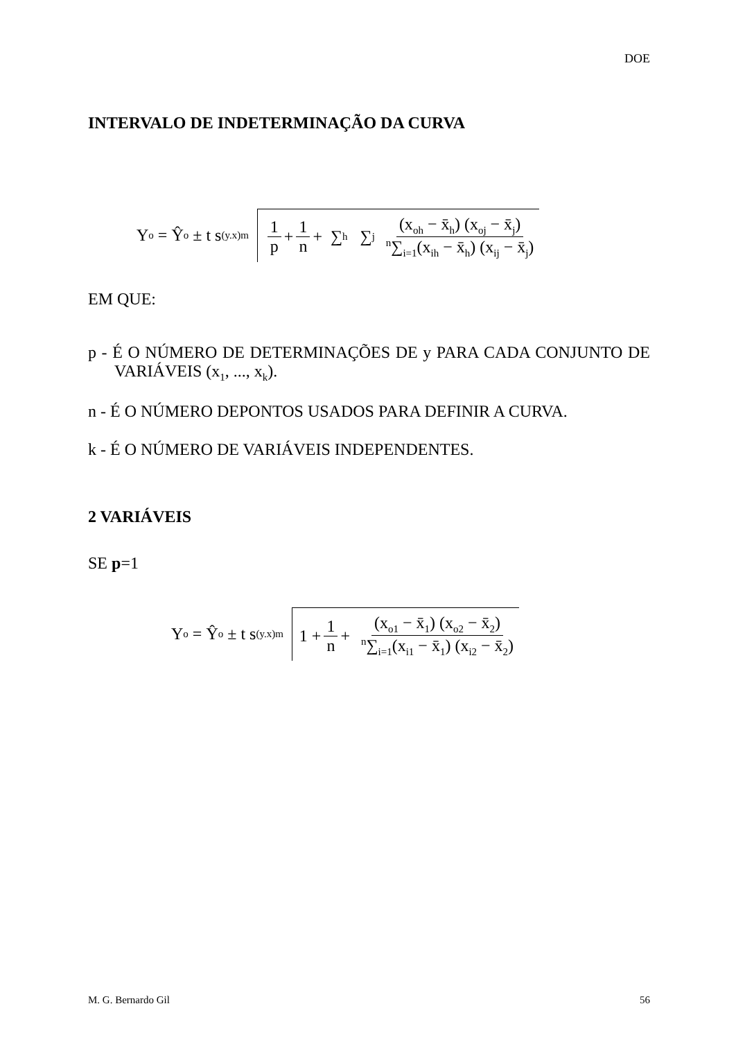DOE
INTERVALO DE INDETERMINAÇÃO DA CURVA
Y<sub>o</sub> = Ŷ<sub>o</sub> ± t s<sub>(y.x)m</sub>
1 p + 1 n + ∑<sub>h</sub> ∑<sub>j</sub> (x<sub>oh</sub> − x̄<sub>h</sub>) (x<sub>oj</sub> − x̄<sub>j</sub>) <sup>n</sup>∑<sub>i=1</sub>(x<sub>ih</sub> − x̄<sub>h</sub>) (x<sub>ij</sub> − x̄<sub>j</sub>)
EM QUE:
p - É O NÚMERO DE DETERMINAÇÕES DE y PARA CADA CONJUNTO DE VARIÁVEIS (x<sub>1</sub>, ..., x<sub>k</sub>).
n - É O NÚMERO DEPONTOS USADOS PARA DEFINIR A CURVA.
k - É O NÚMERO DE VARIÁVEIS INDEPENDENTES.
2 VARIÁVEIS
SE p=1
Y<sub>o</sub> = Ŷ<sub>o</sub> ± t s<sub>(y.x)m</sub>
1 + 1 n + (x<sub>o1</sub> − x̄<sub>1</sub>) (x<sub>o2</sub> − x̄<sub>2</sub>) <sup>n</sup>∑<sub>i=1</sub>(x<sub>i1</sub> − x̄<sub>1</sub>) (x<sub>i2</sub> − x̄<sub>2</sub>)
M. G. Bernardo Gil 56